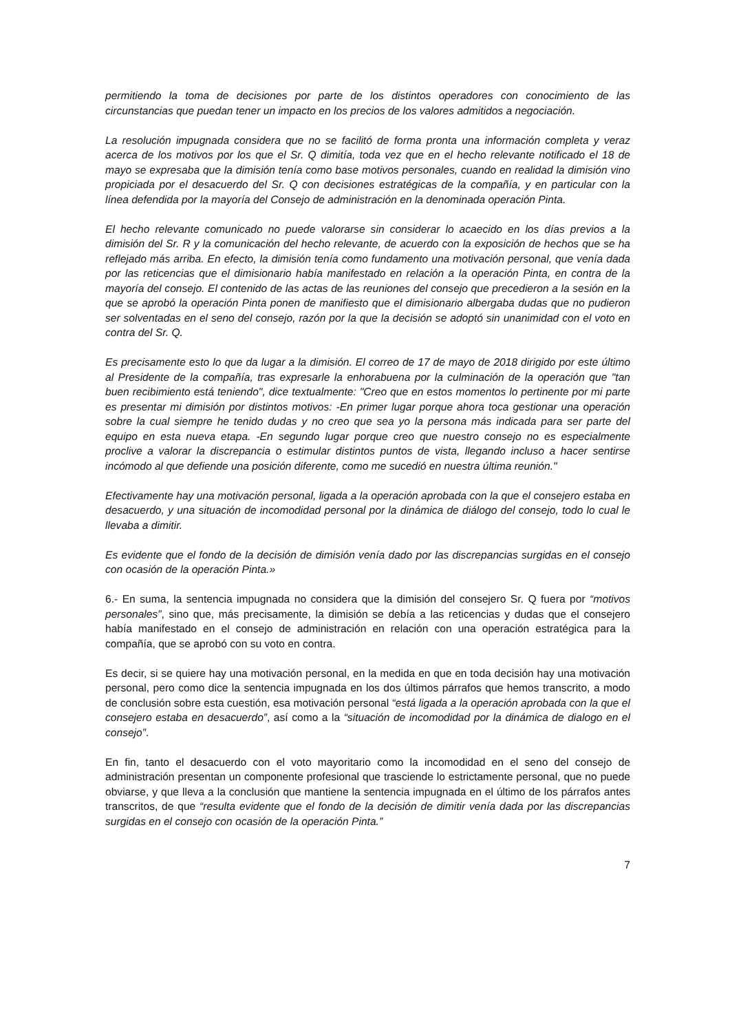permitiendo la toma de decisiones por parte de los distintos operadores con conocimiento de las circunstancias que puedan tener un impacto en los precios de los valores admitidos a negociación.
La resolución impugnada considera que no se facilitó de forma pronta una información completa y veraz acerca de los motivos por los que el Sr. Q dimitía, toda vez que en el hecho relevante notificado el 18 de mayo se expresaba que la dimisión tenía como base motivos personales, cuando en realidad la dimisión vino propiciada por el desacuerdo del Sr. Q con decisiones estratégicas de la compañía, y en particular con la línea defendida por la mayoría del Consejo de administración en la denominada operación Pinta.
El hecho relevante comunicado no puede valorarse sin considerar lo acaecido en los días previos a la dimisión del Sr. R y la comunicación del hecho relevante, de acuerdo con la exposición de hechos que se ha reflejado más arriba. En efecto, la dimisión tenía como fundamento una motivación personal, que venía dada por las reticencias que el dimisionario había manifestado en relación a la operación Pinta, en contra de la mayoría del consejo. El contenido de las actas de las reuniones del consejo que precedieron a la sesión en la que se aprobó la operación Pinta ponen de manifiesto que el dimisionario albergaba dudas que no pudieron ser solventadas en el seno del consejo, razón por la que la decisión se adoptó sin unanimidad con el voto en contra del Sr. Q.
Es precisamente esto lo que da lugar a la dimisión. El correo de 17 de mayo de 2018 dirigido por este último al Presidente de la compañía, tras expresarle la enhorabuena por la culminación de la operación que "tan buen recibimiento está teniendo", dice textualmente: "Creo que en estos momentos lo pertinente por mi parte es presentar mi dimisión por distintos motivos: -En primer lugar porque ahora toca gestionar una operación sobre la cual siempre he tenido dudas y no creo que sea yo la persona más indicada para ser parte del equipo en esta nueva etapa. -En segundo lugar porque creo que nuestro consejo no es especialmente proclive a valorar la discrepancia o estimular distintos puntos de vista, llegando incluso a hacer sentirse incómodo al que defiende una posición diferente, como me sucedió en nuestra última reunión."
Efectivamente hay una motivación personal, ligada a la operación aprobada con la que el consejero estaba en desacuerdo, y una situación de incomodidad personal por la dinámica de diálogo del consejo, todo lo cual le llevaba a dimitir.
Es evidente que el fondo de la decisión de dimisión venía dado por las discrepancias surgidas en el consejo con ocasión de la operación Pinta.»
6.- En suma, la sentencia impugnada no considera que la dimisión del consejero Sr. Q fuera por “motivos personales”, sino que, más precisamente, la dimisión se debía a las reticencias y dudas que el consejero había manifestado en el consejo de administración en relación con una operación estratégica para la compañía, que se aprobó con su voto en contra.
Es decir, si se quiere hay una motivación personal, en la medida en que en toda decisión hay una motivación personal, pero como dice la sentencia impugnada en los dos últimos párrafos que hemos transcrito, a modo de conclusión sobre esta cuestión, esa motivación personal “está ligada a la operación aprobada con la que el consejero estaba en desacuerdo”, así como a la “situación de incomodidad por la dinámica de dialogo en el consejo”.
En fin, tanto el desacuerdo con el voto mayoritario como la incomodidad en el seno del consejo de administración presentan un componente profesional que trasciende lo estrictamente personal, que no puede obviarse, y que lleva a la conclusión que mantiene la sentencia impugnada en el último de los párrafos antes transcritos, de que “resulta evidente que el fondo de la decisión de dimitir venía dada por las discrepancias surgidas en el consejo con ocasión de la operación Pinta.”
7